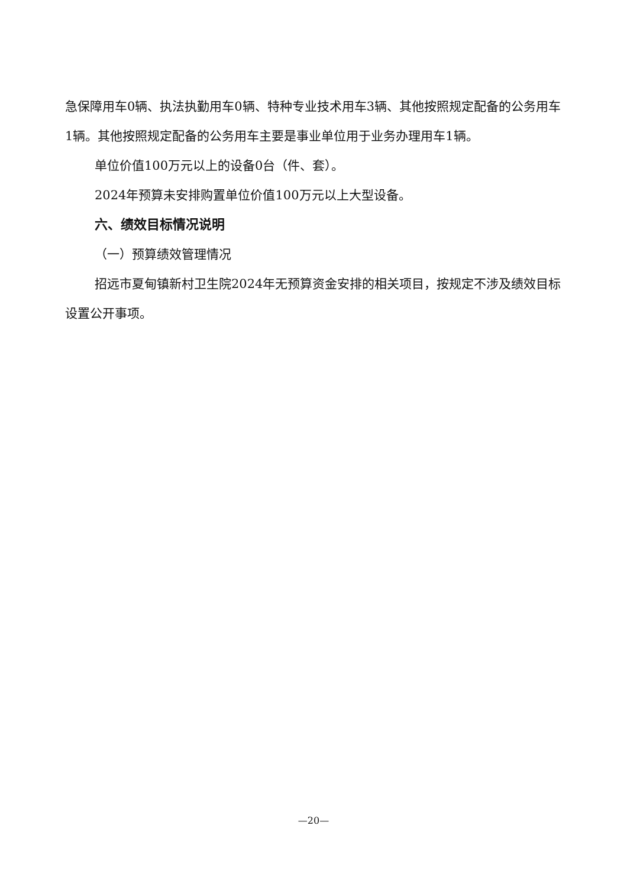急保障用车0辆、执法执勤用车0辆、特种专业技术用车3辆、其他按照规定配备的公务用车1辆。其他按照规定配备的公务用车主要是事业单位用于业务办理用车1辆。
单位价值100万元以上的设备0台（件、套）。
2024年预算未安排购置单位价值100万元以上大型设备。
六、绩效目标情况说明
（一）预算绩效管理情况
招远市夏甸镇新村卫生院2024年无预算资金安排的相关项目，按规定不涉及绩效目标设置公开事项。
—20—